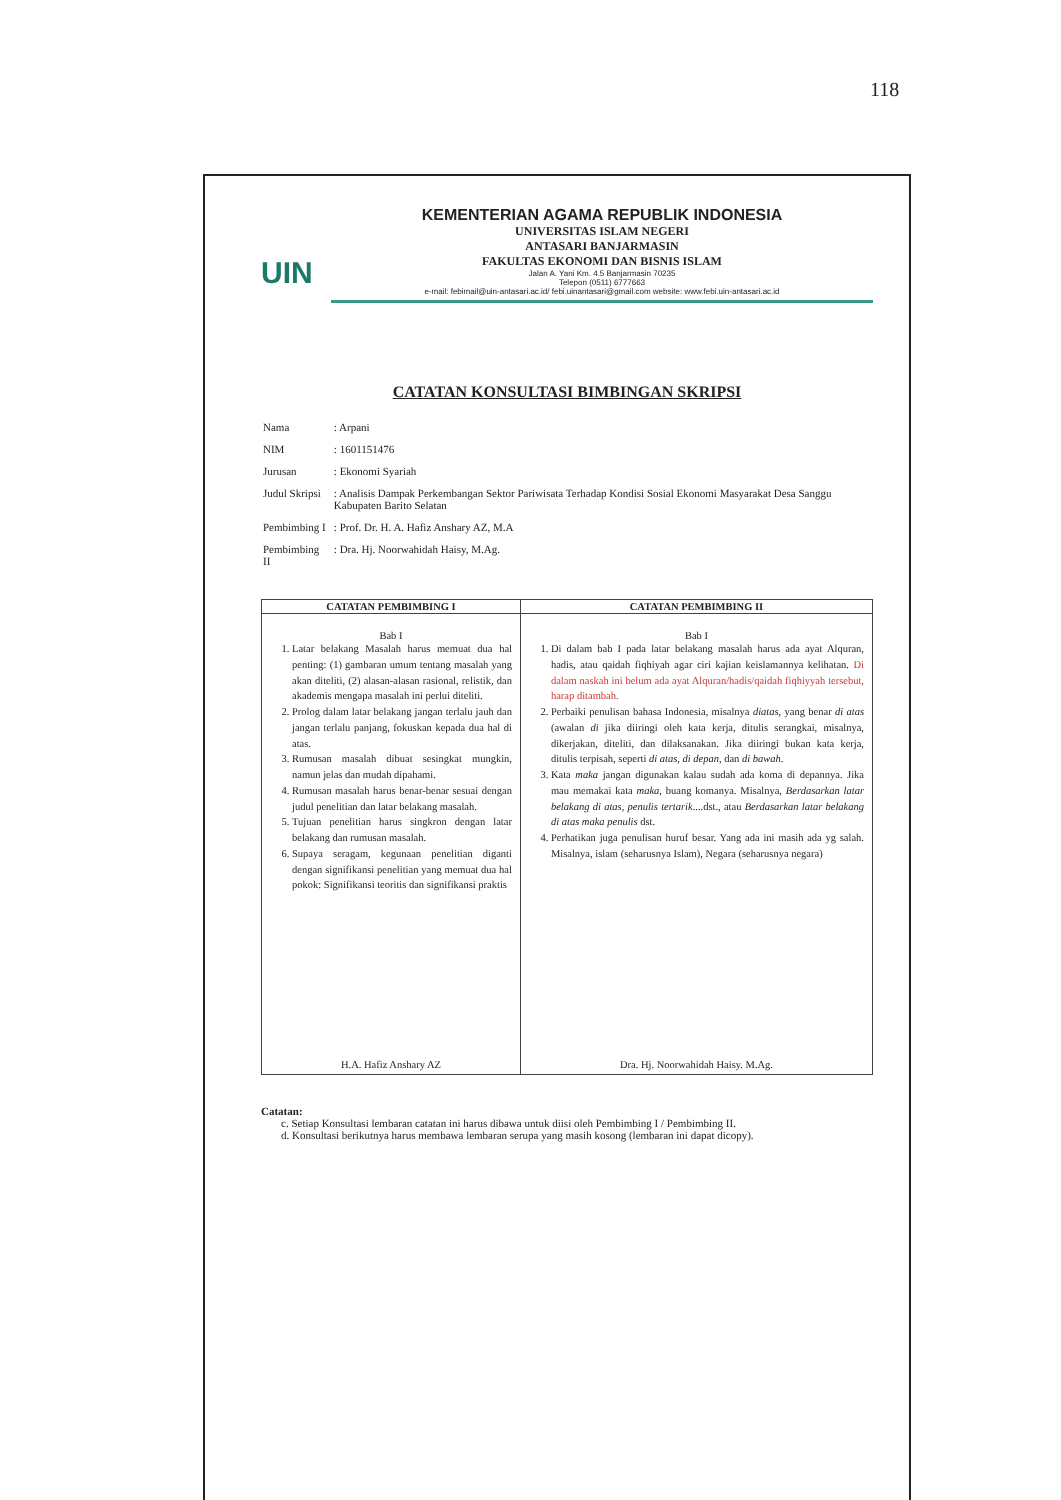118
UIN
KEMENTERIAN AGAMA REPUBLIK INDONESIA
UNIVERSITAS ISLAM NEGERI
ANTASARI BANJARMASIN
FAKULTAS EKONOMI DAN BISNIS ISLAM
Jalan A. Yani Km. 4.5 Banjarmasin 70235
Telepon (0511) 6777663
e-mail: febimail@uin-antasari.ac.id/ febi.uinantasari@gmail.com website: www.febi.uin-antasari.ac.id
CATATAN KONSULTASI BIMBINGAN SKRIPSI
| Nama | : Arpani |
| NIM | : 1601151476 |
| Jurusan | : Ekonomi Syariah |
| Judul Skripsi | : Analisis Dampak Perkembangan Sektor Pariwisata Terhadap Kondisi Sosial Ekonomi Masyarakat Desa Sanggu Kabupaten Barito Selatan |
| Pembimbing I | : Prof. Dr. H. A. Hafiz Anshary AZ, M.A |
| Pembimbing II | : Dra. Hj. Noorwahidah Haisy, M.Ag. |
| CATATAN PEMBIMBING I | CATATAN PEMBIMBING II |
| --- | --- |
| Bab I 1. Latar belakang Masalah harus memuat dua hal penting: (1) gambaran umum tentang masalah yang akan diteliti, (2) alasan-alasan rasional, relistik, dan akademis mengapa masalah ini perlui diteliti. 2. Prolog dalam latar belakang jangan terlalu jauh dan jangan terlalu panjang, fokuskan kepada dua hal di atas. 3. Rumusan masalah dibuat sesingkat mungkin, namun jelas dan mudah dipahami. 4. Rumusan masalah harus benar-benar sesuai dengan judul penelitian dan latar belakang masalah. 5. Tujuan penelitian harus singkron dengan latar belakang dan rumusan masalah. 6. Supaya seragam, kegunaan penelitian diganti dengan signifikansi penelitian yang memuat dua hal pokok: Signifikansi teoritis dan signifikansi praktis H.A. Hafiz Anshary AZ | Bab I 1. Di dalam bab I pada latar belakang masalah harus ada ayat Alquran, hadis, atau qaidah fiqhiyah agar ciri kajian keislamannya kelihatan. Di dalam naskah ini belum ada ayat Alquran/hadis/qaidah fiqhiyyah tersebut, harap ditambah. 2. Perbaiki penulisan bahasa Indonesia, misalnya diatas , yang benar di atas (awalan di jika diiringi oleh kata kerja, ditulis serangkai, misalnya, dikerjakan, diteliti, dan dilaksanakan. Jika diiringi bukan kata kerja, ditulis terpisah, seperti di atas, di depan , dan di bawah . 3. Kata maka jangan digunakan kalau sudah ada koma di depannya. Jika mau memakai kata maka , buang komanya. Misalnya, Berdasarkan latar belakang di atas, penulis tertarik ....dst., atau Berdasarkan latar belakang di atas maka penulis dst. 4. Perhatikan juga penulisan huruf besar. Yang ada ini masih ada yg salah. Misalnya, islam (seharusnya Islam), Negara (seharusnya negara) Dra. Hj. Noorwahidah Haisy. M.Ag. |
Catatan:
c. Setiap Konsultasi lembaran catatan ini harus dibawa untuk diisi oleh Pembimbing I / Pembimbing II.
d. Konsultasi berikutnya harus membawa lembaran serupa yang masih kosong (lembaran ini dapat dicopy).